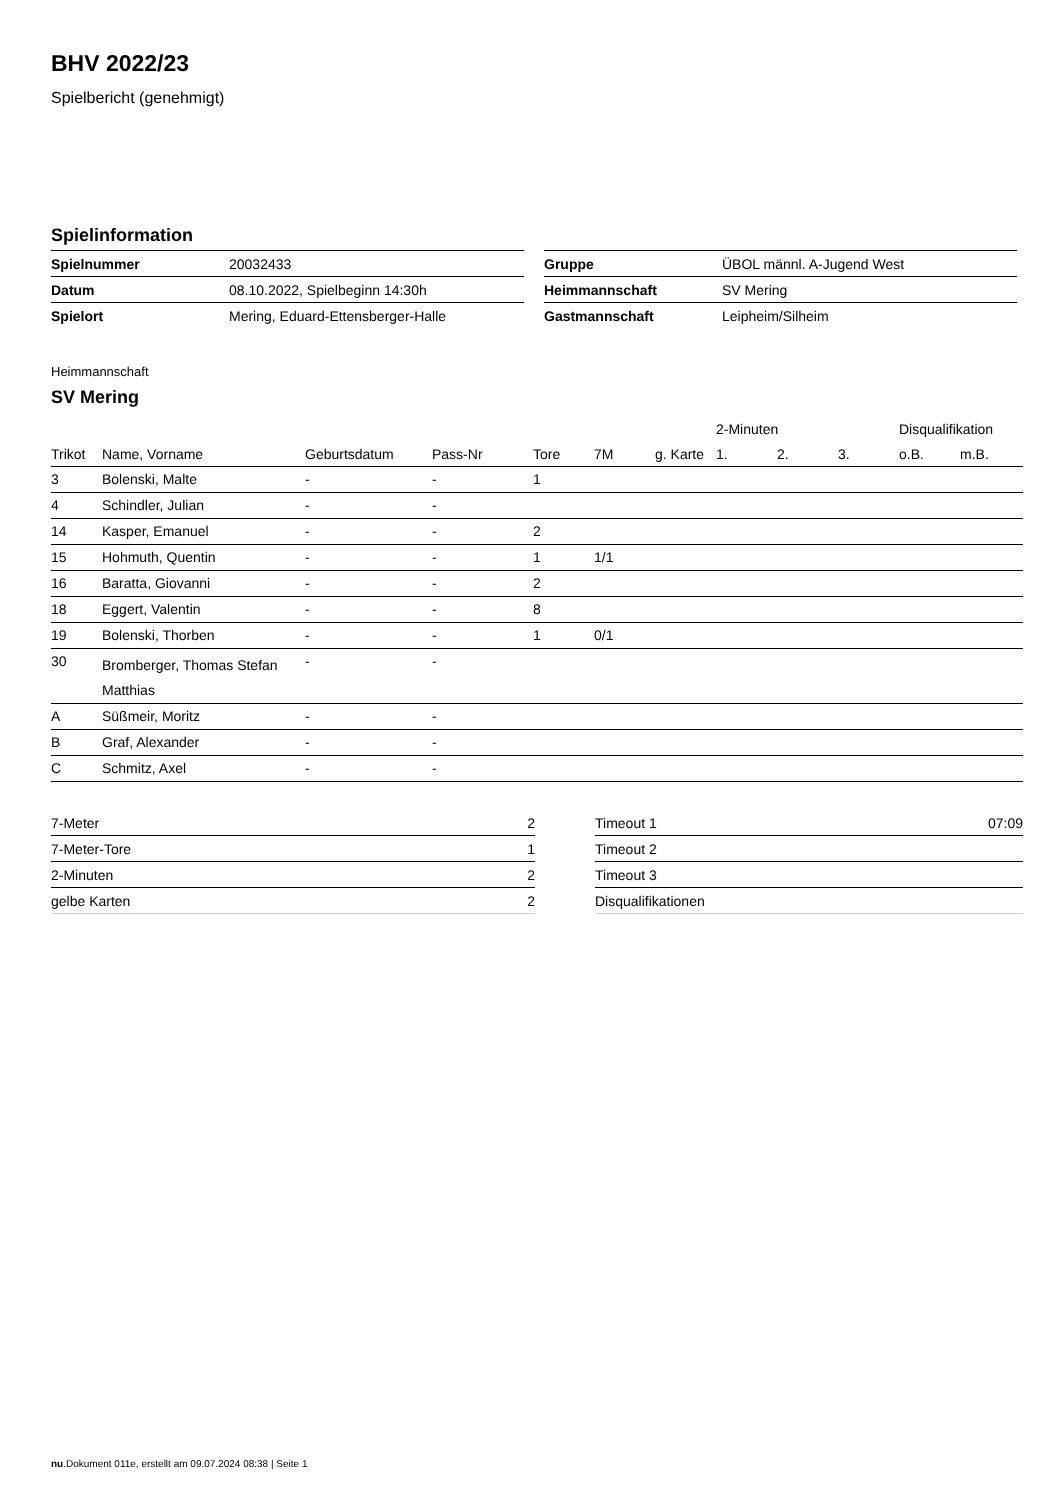BHV 2022/23
Spielbericht (genehmigt)
Spielinformation
| Spielnummer | 20032433 |
| Datum | 08.10.2022, Spielbeginn 14:30h |
| Spielort | Mering, Eduard-Ettensberger-Halle |
| Gruppe | ÜBOL männl. A-Jugend West |
| Heimmannschaft | SV Mering |
| Gastmannschaft | Leipheim/Silheim |
Heimmannschaft
SV Mering
| | | | | | | | 2-Minuten | | | Disqualifikation | |
| --- | --- | --- | --- | --- | --- | --- | --- | --- | --- | --- | --- |
| Trikot | Name, Vorname | Geburtsdatum | Pass-Nr | Tore | 7M | g. Karte | 1. | 2. | 3. | o.B. | m.B. |
| 3 | Bolenski, Malte | - | - | 1 | | | | | | | |
| 4 | Schindler, Julian | - | - | | | | | | | | |
| 14 | Kasper, Emanuel | - | - | 2 | | | | | | | |
| 15 | Hohmuth, Quentin | - | - | 1 | 1/1 | | | | | | |
| 16 | Baratta, Giovanni | - | - | 2 | | | | | | | |
| 18 | Eggert, Valentin | - | - | 8 | | | | | | | |
| 19 | Bolenski, Thorben | - | - | 1 | 0/1 | | | | | | |
| 30 | Bromberger, Thomas Stefan Matthias | - | - | | | | | | | | |
| A | Süßmeir, Moritz | - | - | | | | | | | | |
| B | Graf, Alexander | - | - | | | | | | | | |
| C | Schmitz, Axel | - | - | | | | | | | | |
| 7-Meter | 2 |
| 7-Meter-Tore | 1 |
| 2-Minuten | 2 |
| gelbe Karten | 2 |
| Timeout 1 | 07:09 |
| Timeout 2 | |
| Timeout 3 | |
| Disqualifikationen | |
nu.Dokument 011e, erstellt am 09.07.2024 08:38 | Seite 1